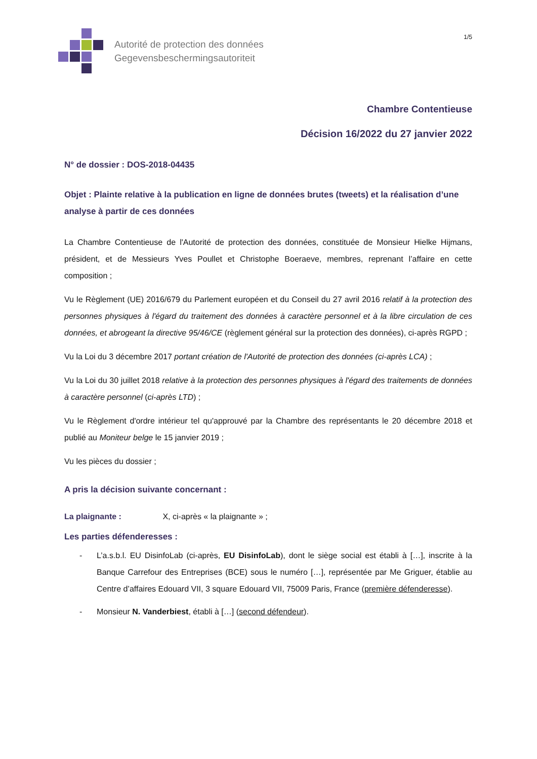Autorité de protection des données
Gegevensbeschermingsautoriteit
1/5
Chambre Contentieuse
Décision 16/2022 du 27 janvier 2022
N° de dossier : DOS-2018-04435
Objet : Plainte relative à la publication en ligne de données brutes (tweets) et la réalisation d’une analyse à partir de ces données
La Chambre Contentieuse de l'Autorité de protection des données, constituée de Monsieur Hielke Hijmans, président, et de Messieurs Yves Poullet et Christophe Boeraeve, membres, reprenant l’affaire en cette composition ;
Vu le Règlement (UE) 2016/679 du Parlement européen et du Conseil du 27 avril 2016 relatif à la protection des personnes physiques à l'égard du traitement des données à caractère personnel et à la libre circulation de ces données, et abrogeant la directive 95/46/CE (règlement général sur la protection des données), ci-après RGPD ;
Vu la Loi du 3 décembre 2017 portant création de l'Autorité de protection des données (ci-après LCA) ;
Vu la Loi du 30 juillet 2018 relative à la protection des personnes physiques à l'égard des traitements de données à caractère personnel (ci-après LTD) ;
Vu le Règlement d'ordre intérieur tel qu'approuvé par la Chambre des représentants le 20 décembre 2018 et publié au Moniteur belge le 15 janvier 2019 ;
Vu les pièces du dossier ;
A pris la décision suivante concernant :
La plaignante : X, ci-après « la plaignante » ;
Les parties défenderesses :
- L’a.s.b.l. EU DisinfoLab (ci-après, EU DisinfoLab), dont le siège social est établi à […], inscrite à la Banque Carrefour des Entreprises (BCE) sous le numéro […], représentée par Me Griguer, établie au Centre d’affaires Edouard VII, 3 square Edouard VII, 75009 Paris, France (première défenderesse).
- Monsieur N. Vanderbiest, établi à […] (second défendeur).